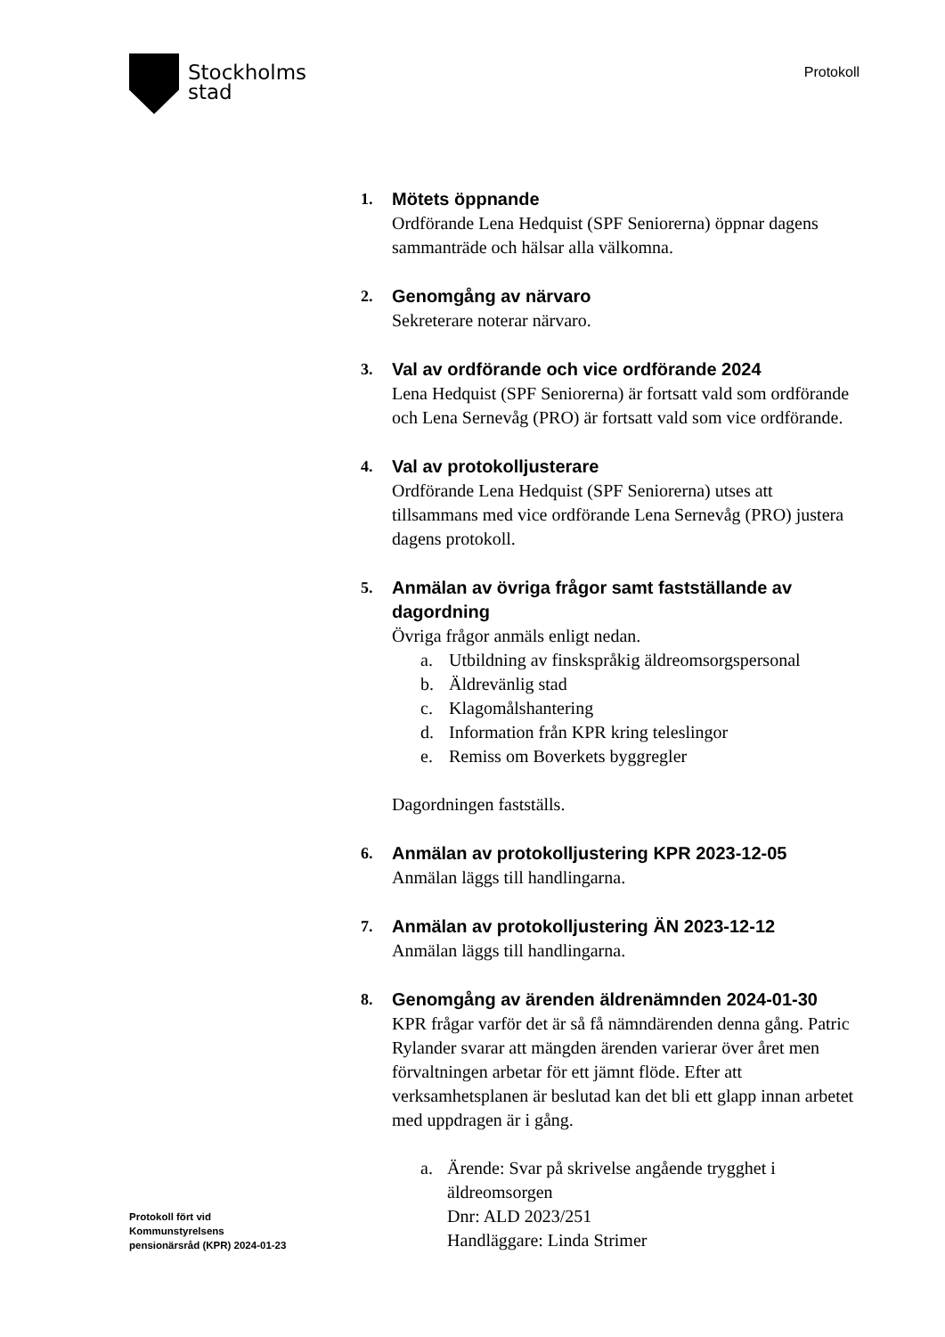Stockholms
stad
Protokoll
1.
Mötets öppnande
Ordförande Lena Hedquist (SPF Seniorerna) öppnar dagens sammanträde och hälsar alla välkomna.
2.
Genomgång av närvaro
Sekreterare noterar närvaro.
3.
Val av ordförande och vice ordförande 2024
Lena Hedquist (SPF Seniorerna) är fortsatt vald som ordförande och Lena Sernevåg (PRO) är fortsatt vald som vice ordförande.
4.
Val av protokolljusterare
Ordförande Lena Hedquist (SPF Seniorerna) utses att tillsammans med vice ordförande Lena Sernevåg (PRO) justera dagens protokoll.
5.
Anmälan av övriga frågor samt fastställande av dagordning
Övriga frågor anmäls enligt nedan.
a. Utbildning av finskspråkig äldreomsorgspersonal
b. Äldrevänlig stad
c. Klagomålshantering
d. Information från KPR kring teleslingor
e. Remiss om Boverkets byggregler
Dagordningen fastställs.
6.
Anmälan av protokolljustering KPR 2023-12-05
Anmälan läggs till handlingarna.
7.
Anmälan av protokolljustering ÄN 2023-12-12
Anmälan läggs till handlingarna.
8.
Genomgång av ärenden äldrenämnden 2024-01-30
KPR frågar varför det är så få nämndärenden denna gång. Patric Rylander svarar att mängden ärenden varierar över året men förvaltningen arbetar för ett jämnt flöde. Efter att verksamhetsplanen är beslutad kan det bli ett glapp innan arbetet med uppdragen är i gång.
a. Ärende: Svar på skrivelse angående trygghet i äldreomsorgen
Dnr: ALD 2023/251
Handläggare: Linda Strimer
Protokoll fört vid
Kommunstyrelsens
pensionärsråd (KPR) 2024-01-23